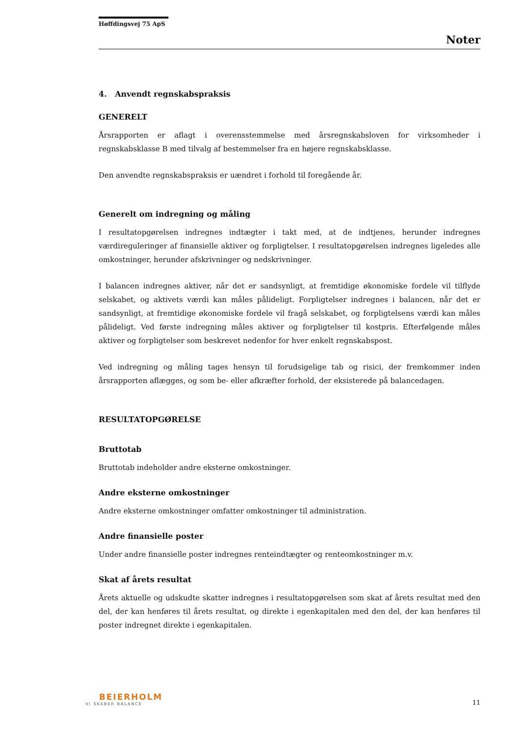Høffdingsvej 75 ApS
Noter
4. Anvendt regnskabspraksis
GENERELT
Årsrapporten er aflagt i overensstemmelse med årsregnskabsloven for virksomheder i regnskabsklasse B med tilvalg af bestemmelser fra en højere regnskabsklasse.
Den anvendte regnskabspraksis er uændret i forhold til foregående år.
Generelt om indregning og måling
I resultatopgørelsen indregnes indtægter i takt med, at de indtjenes, herunder indregnes værdireguleringer af finansielle aktiver og forpligtelser. I resultatopgørelsen indregnes ligeledes alle omkostninger, herunder afskrivninger og nedskrivninger.
I balancen indregnes aktiver, når det er sandsynligt, at fremtidige økonomiske fordele vil tilflyde selskabet, og aktivets værdi kan måles pålideligt. Forpligtelser indregnes i balancen, når det er sandsynligt, at fremtidige økonomiske fordele vil fragå selskabet, og forpligtelsens værdi kan måles pålideligt. Ved første indregning måles aktiver og forpligtelser til kostpris. Efterfølgende måles aktiver og forpligtelser som beskrevet nedenfor for hver enkelt regnskabspost.
Ved indregning og måling tages hensyn til forudsigelige tab og risici, der fremkommer inden årsrapporten aflægges, og som be- eller afkræfter forhold, der eksisterede på balancedagen.
RESULTATOPGØRELSE
Bruttotab
Bruttotab indeholder andre eksterne omkostninger.
Andre eksterne omkostninger
Andre eksterne omkostninger omfatter omkostninger til administration.
Andre finansielle poster
Under andre finansielle poster indregnes renteindtægter og renteomkostninger m.v.
Skat af årets resultat
Årets aktuelle og udskudte skatter indregnes i resultatopgørelsen som skat af årets resultat med den del, der kan henføres til årets resultat, og direkte i egenkapitalen med den del, der kan henføres til poster indregnet direkte i egenkapitalen.
BEIERHOLM
VI SKABER BALANCE
11